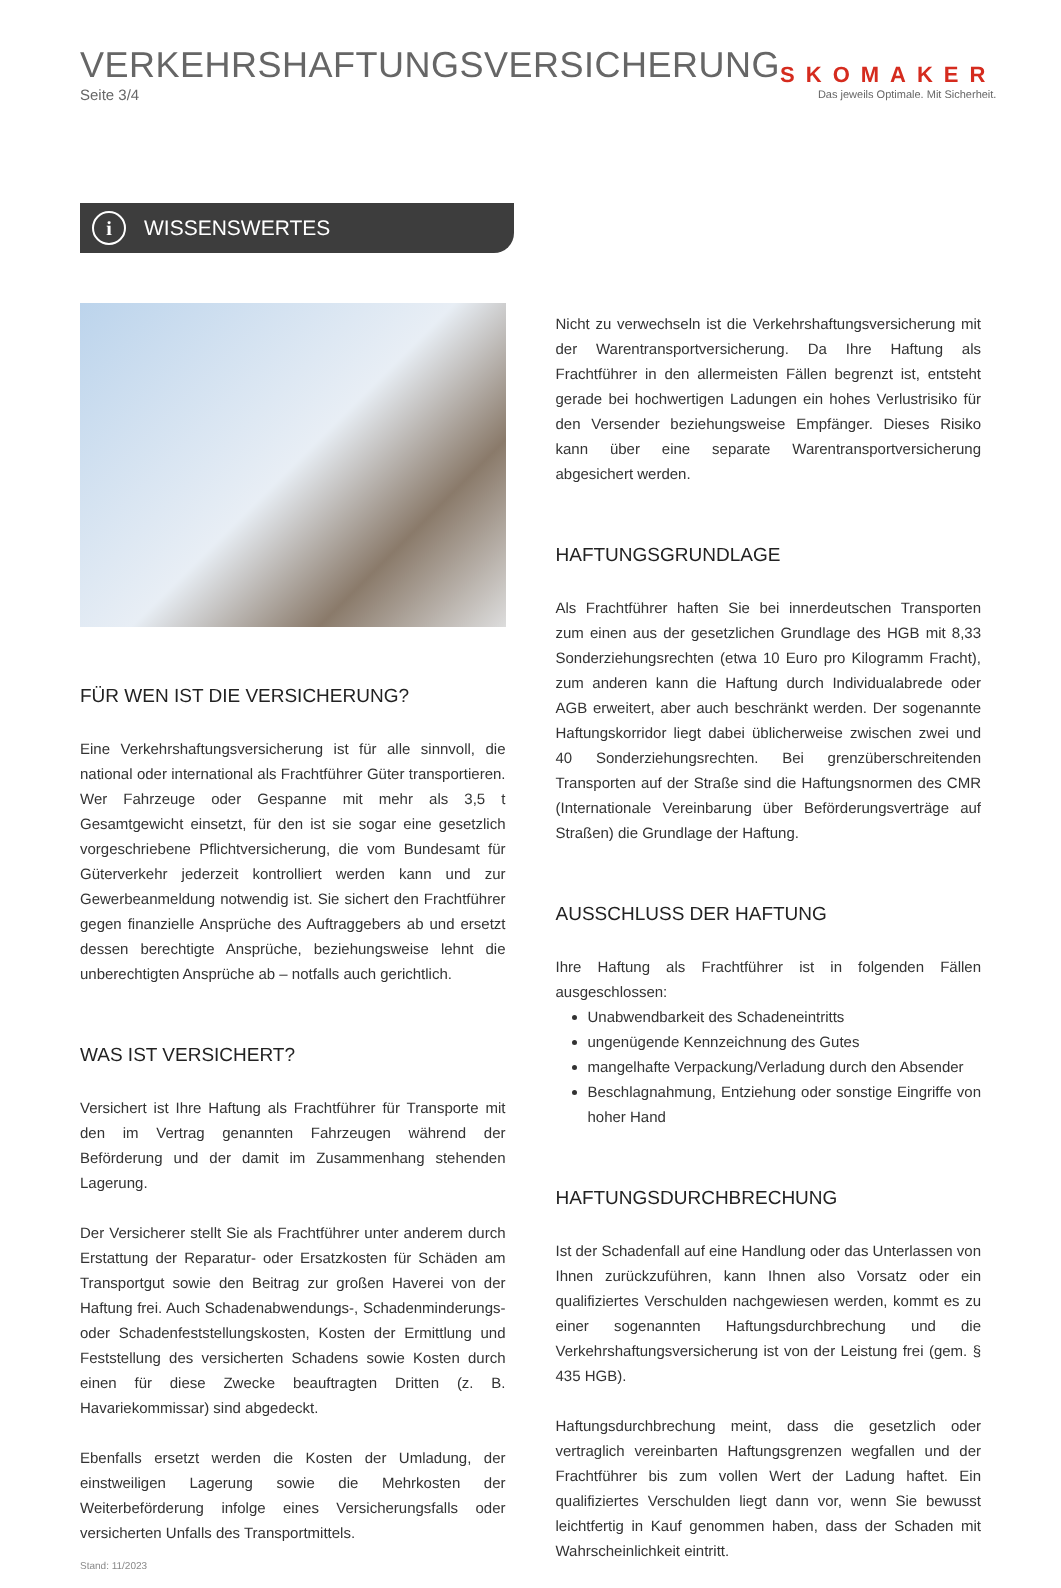VERKEHRSHAFTUNGSVERSICHERUNG
Seite 3/4
SKOMAKER
Das jeweils Optimale. Mit Sicherheit.
i
WISSENSWERTES
FÜR WEN IST DIE VERSICHERUNG?
Eine Verkehrshaftungsversicherung ist für alle sinnvoll, die national oder international als Frachtführer Güter transportieren. Wer Fahrzeuge oder Gespanne mit mehr als 3,5 t Gesamtgewicht einsetzt, für den ist sie sogar eine gesetzlich vorgeschriebene Pflichtversicherung, die vom Bundesamt für Güterverkehr jederzeit kontrolliert werden kann und zur Gewerbeanmeldung notwendig ist. Sie sichert den Frachtführer gegen finanzielle Ansprüche des Auftraggebers ab und ersetzt dessen berechtigte Ansprüche, beziehungsweise lehnt die unberechtigten Ansprüche ab – notfalls auch gerichtlich.
WAS IST VERSICHERT?
Versichert ist Ihre Haftung als Frachtführer für Transporte mit den im Vertrag genannten Fahrzeugen während der Beförderung und der damit im Zusammenhang stehenden Lagerung.
Der Versicherer stellt Sie als Frachtführer unter anderem durch Erstattung der Reparatur- oder Ersatzkosten für Schäden am Transportgut sowie den Beitrag zur großen Haverei von der Haftung frei. Auch Schadenabwendungs-, Schadenminderungs- oder Schadenfeststellungskosten, Kosten der Ermittlung und Feststellung des versicherten Schadens sowie Kosten durch einen für diese Zwecke beauftragten Dritten (z. B. Havariekommissar) sind abgedeckt.
Ebenfalls ersetzt werden die Kosten der Umladung, der einstweiligen Lagerung sowie die Mehrkosten der Weiterbeförderung infolge eines Versicherungsfalls oder versicherten Unfalls des Transportmittels.
Stand: 11/2023
Nicht zu verwechseln ist die Verkehrshaftungsversicherung mit der Warentransportversicherung. Da Ihre Haftung als Frachtführer in den allermeisten Fällen begrenzt ist, entsteht gerade bei hochwertigen Ladungen ein hohes Verlustrisiko für den Versender beziehungsweise Empfänger. Dieses Risiko kann über eine separate Warentransportversicherung abgesichert werden.
HAFTUNGSGRUNDLAGE
Als Frachtführer haften Sie bei innerdeutschen Transporten zum einen aus der gesetzlichen Grundlage des HGB mit 8,33 Sonderziehungsrechten (etwa 10 Euro pro Kilogramm Fracht), zum anderen kann die Haftung durch Individualabrede oder AGB erweitert, aber auch beschränkt werden. Der sogenannte Haftungskorridor liegt dabei üblicherweise zwischen zwei und 40 Sonderziehungsrechten. Bei grenzüberschreitenden Transporten auf der Straße sind die Haftungsnormen des CMR (Internationale Vereinbarung über Beförderungsverträge auf Straßen) die Grundlage der Haftung.
AUSSCHLUSS DER HAFTUNG
Ihre Haftung als Frachtführer ist in folgenden Fällen ausgeschlossen:
Unabwendbarkeit des Schadeneintritts
ungenügende Kennzeichnung des Gutes
mangelhafte Verpackung/Verladung durch den Absender
Beschlagnahmung, Entziehung oder sonstige Eingriffe von hoher Hand
HAFTUNGSDURCHBRECHUNG
Ist der Schadenfall auf eine Handlung oder das Unterlassen von Ihnen zurückzuführen, kann Ihnen also Vorsatz oder ein qualifiziertes Verschulden nachgewiesen werden, kommt es zu einer sogenannten Haftungsdurchbrechung und die Verkehrshaftungsversicherung ist von der Leistung frei (gem. § 435 HGB).
Haftungsdurchbrechung meint, dass die gesetzlich oder vertraglich vereinbarten Haftungsgrenzen wegfallen und der Frachtführer bis zum vollen Wert der Ladung haftet. Ein qualifiziertes Verschulden liegt dann vor, wenn Sie bewusst leichtfertig in Kauf genommen haben, dass der Schaden mit Wahrscheinlichkeit eintritt.